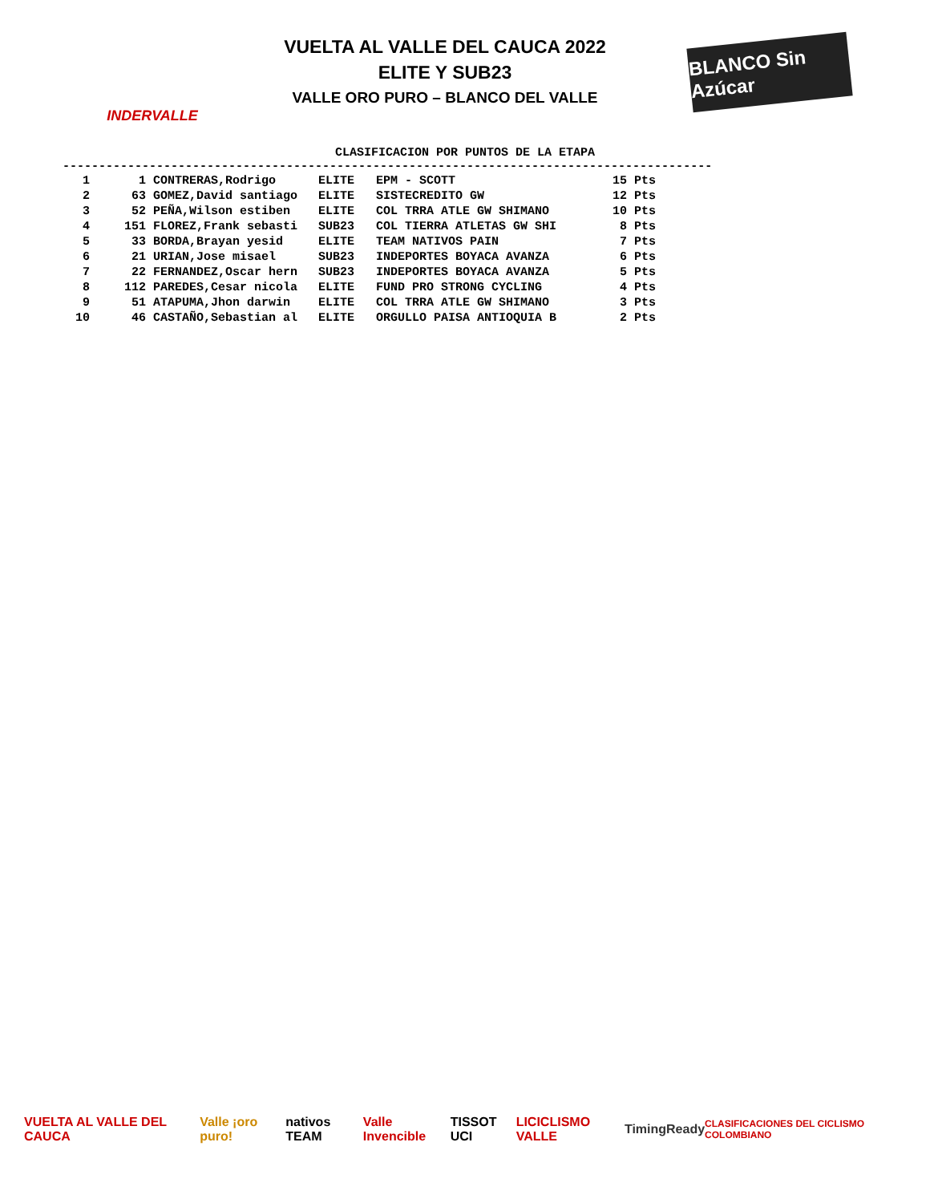INDERVALLE
VUELTA AL VALLE DEL CAUCA 2022
ELITE Y SUB23
VALLE ORO PURO – BLANCO DEL VALLE
BLANCO Sin Azúcar
CLASIFICACION POR PUNTOS DE LA ETAPA
------------------------------------------------------------------------------------------
| 1 | 1 | CONTRERAS,Rodrigo | ELITE | EPM - SCOTT | 15 Pts |
| 2 | 63 | GOMEZ,David santiago | ELITE | SISTECREDITO GW | 12 Pts |
| 3 | 52 | PEÑA,Wilson estiben | ELITE | COL TRRA ATLE GW SHIMANO | 10 Pts |
| 4 | 151 | FLOREZ,Frank sebasti | SUB23 | COL TIERRA ATLETAS GW SHI | 8 Pts |
| 5 | 33 | BORDA,Brayan yesid | ELITE | TEAM NATIVOS PAIN | 7 Pts |
| 6 | 21 | URIAN,Jose misael | SUB23 | INDEPORTES BOYACA AVANZA | 6 Pts |
| 7 | 22 | FERNANDEZ,Oscar hern | SUB23 | INDEPORTES BOYACA AVANZA | 5 Pts |
| 8 | 112 | PAREDES,Cesar nicola | ELITE | FUND PRO STRONG CYCLING | 4 Pts |
| 9 | 51 | ATAPUMA,Jhon darwin | ELITE | COL TRRA ATLE GW SHIMANO | 3 Pts |
| 10 | 46 | CASTAÑO,Sebastian al | ELITE | ORGULLO PAISA ANTIOQUIA B | 2 Pts |
VUELTA AL VALLE DEL CAUCA Valle ¡oro puro! nativos TEAM Valle Invencible TISSOT UCI LICICLISMO VALLE TimingReady CLASIFICACIONES DEL CICLISMO COLOMBIANO